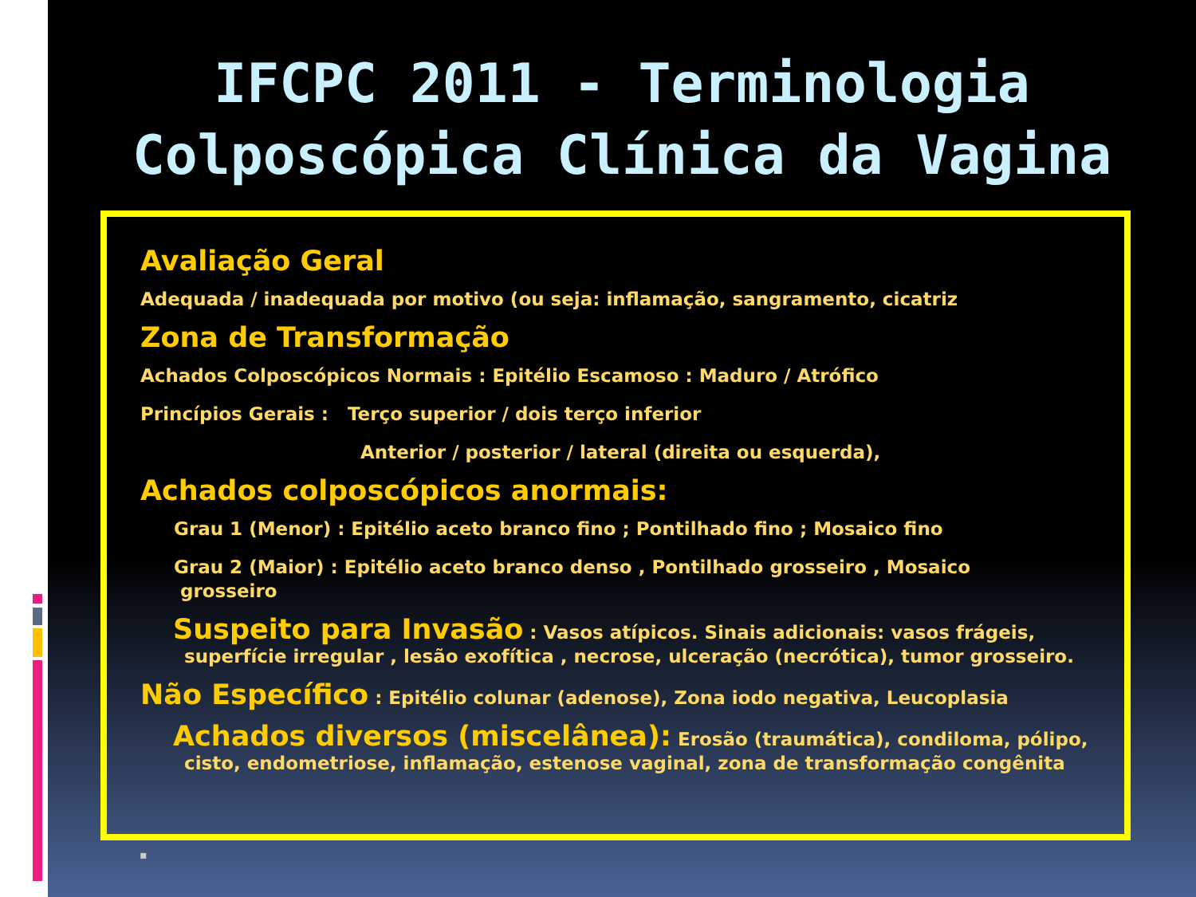IFCPC 2011 - Terminologia
Colposcópica Clínica da Vagina
Avaliação Geral
Adequada / inadequada por motivo (ou seja: inflamação, sangramento, cicatriz
Zona de Transformação
Achados Colposcópicos Normais : Epitélio Escamoso : Maduro / Atrófico
Princípios Gerais : Terço superior / dois terço inferior
Anterior / posterior / lateral (direita ou esquerda),
Achados colposcópicos anormais:
Grau 1 (Menor) : Epitélio aceto branco fino ; Pontilhado fino ; Mosaico fino
Grau 2 (Maior) : Epitélio aceto branco denso , Pontilhado grosseiro , Mosaico
grosseiro
Suspeito para Invasão : Vasos atípicos. Sinais adicionais: vasos frágeis, superfície irregular , lesão exofítica , necrose, ulceração (necrótica), tumor grosseiro.
Não Específico : Epitélio colunar (adenose), Zona iodo negativa, Leucoplasia
Achados diversos (miscelânea): Erosão (traumática), condiloma, pólipo, cisto, endometriose, inflamação, estenose vaginal, zona de transformação congênita
▪